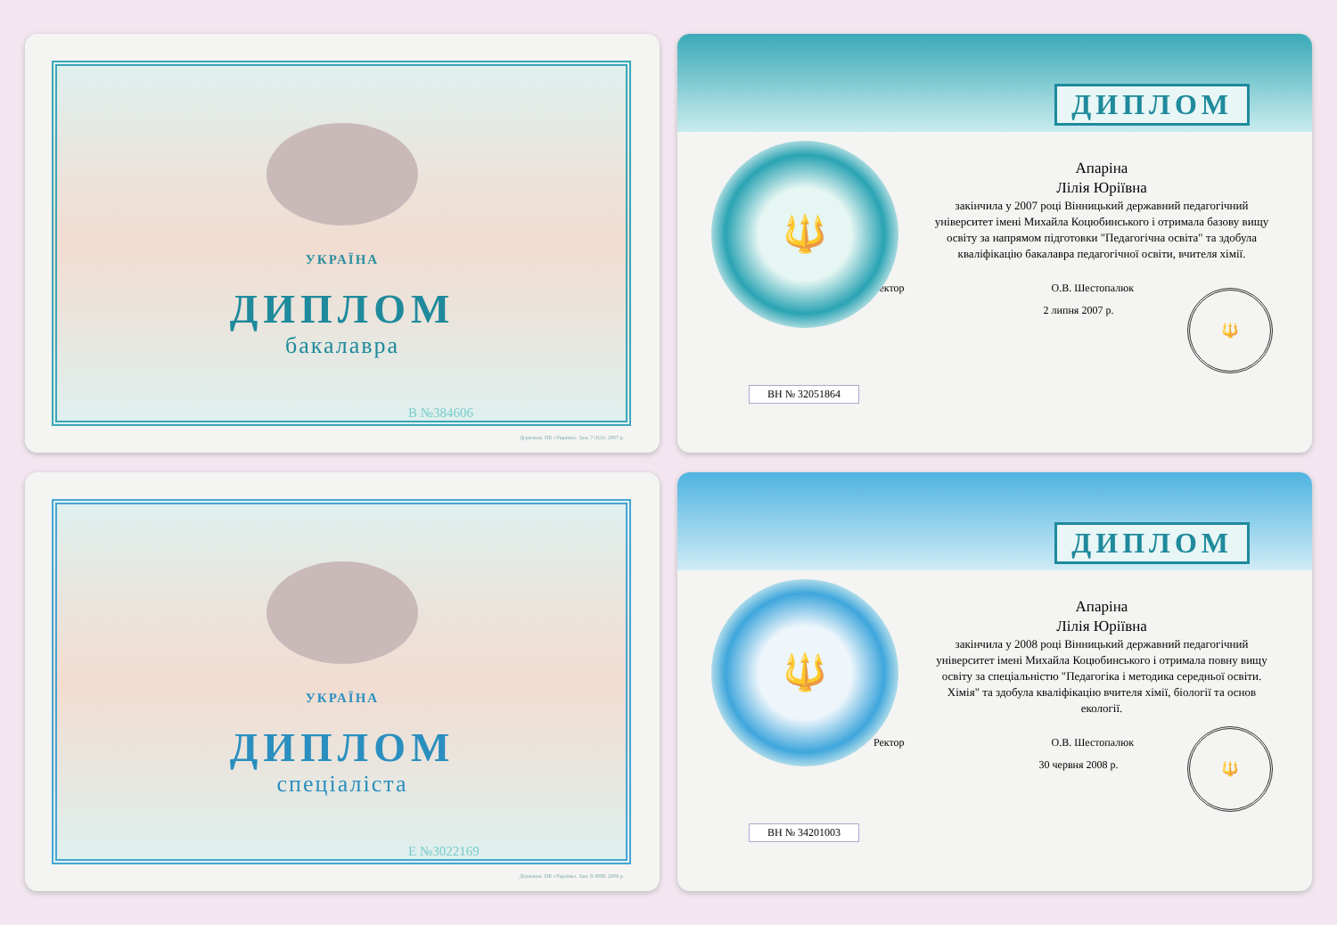УКРАЇНА
ДИПЛОМ
бакалавра
В №384606
Держзнак. ПК «Україна». Зам. 7-3116. 2007 р.
ДИПЛОМ
🔱
Апаріна
Лілія Юріївна
закінчила у 2007 році Вінницький державний педагогічний університет імені Михайла Коцюбинського і отримала базову вищу освіту за напрямом підготовки "Педагогічна освіта" та здобула кваліфікацію бакалавра педагогічної освіти, вчителя хімії.
Ректор О.В. Шестопалюк
🔱
2 липня 2007 р.
ВН № 32051864
УКРАЇНА
ДИПЛОМ
спеціаліста
Е №3022169
Держзнак. ПК «Україна». Зам. 8-3088. 2008 р.
ДИПЛОМ
🔱
Апаріна
Лілія Юріївна
закінчила у 2008 році Вінницький державний педагогічний університет імені Михайла Коцюбинського і отримала повну вищу освіту за спеціальністю "Педагогіка і методика середньої освіти. Хімія" та здобула кваліфікацію вчителя хімії, біології та основ екології.
Ректор О.В. Шестопалюк
🔱
30 червня 2008 р.
ВН № 34201003